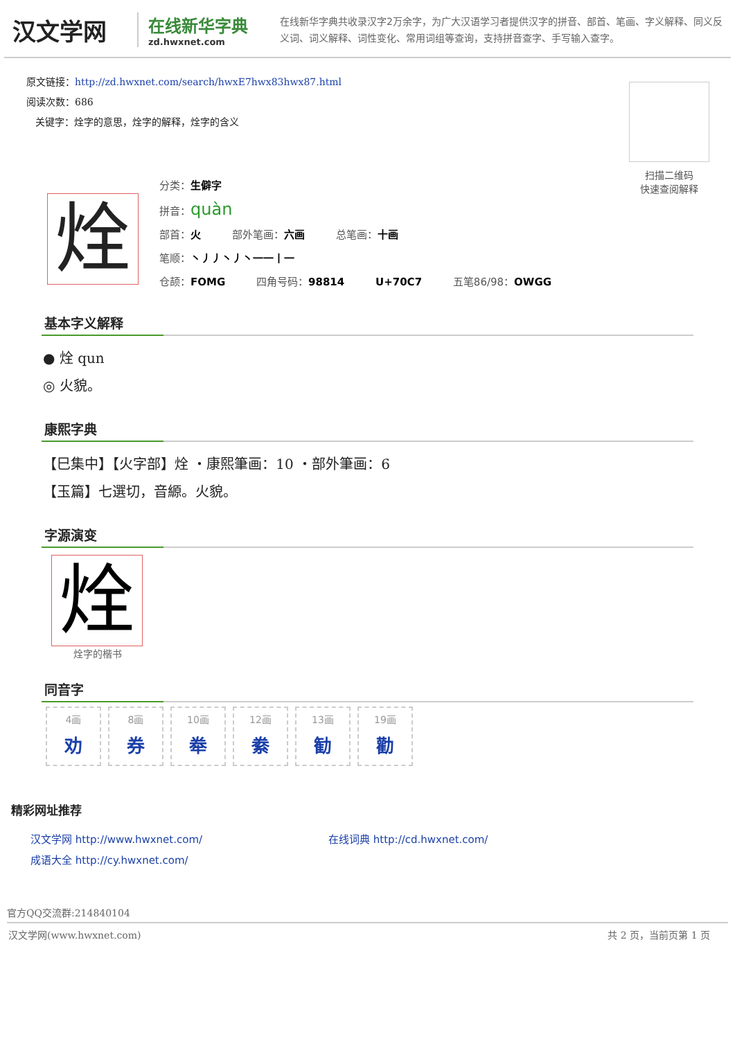汉文学网
在线新华字典
zd.hwxnet.com
在线新华字典共收录汉字2万余字，为广大汉语学习者提供汉字的拼音、部首、笔画、字义解释、同义反义词、词义解释、词性变化、常用词组等查询，支持拼音查字、手写输入查字。
原文链接：http://zd.hwxnet.com/search/hwxE7hwx83hwx87.html
阅读次数：686
关键字：烇字的意思，烇字的解释，烇字的含义
扫描二维码
快速查阅解释
烇
分类：生僻字
拼音：quàn
部首：火 部外笔画：六画 总笔画：十画
笔顺：丶丿丿丶丿丶一一丨一
仓颉：FOMG 四角号码：98814 U+70C7 五笔86/98：OWGG
基本字义解释
● 烇 qun
◎ 火貌。
康熙字典
【巳集中】【火字部】烇 ・康熙筆画：10 ・部外筆画：6
【玉篇】七選切，音縓。火貌。
字源演变
烇
烇字的楷书
同音字
4画
劝
8画
券
10画
牶
12画
絭
13画
勧
19画
勸
精彩网址推荐
汉文学网 http://www.hwxnet.com/
在线词典 http://cd.hwxnet.com/
成语大全 http://cy.hwxnet.com/
官方QQ交流群:214840104
汉文学网(www.hwxnet.com) 共 2 页，当前页第 1 页